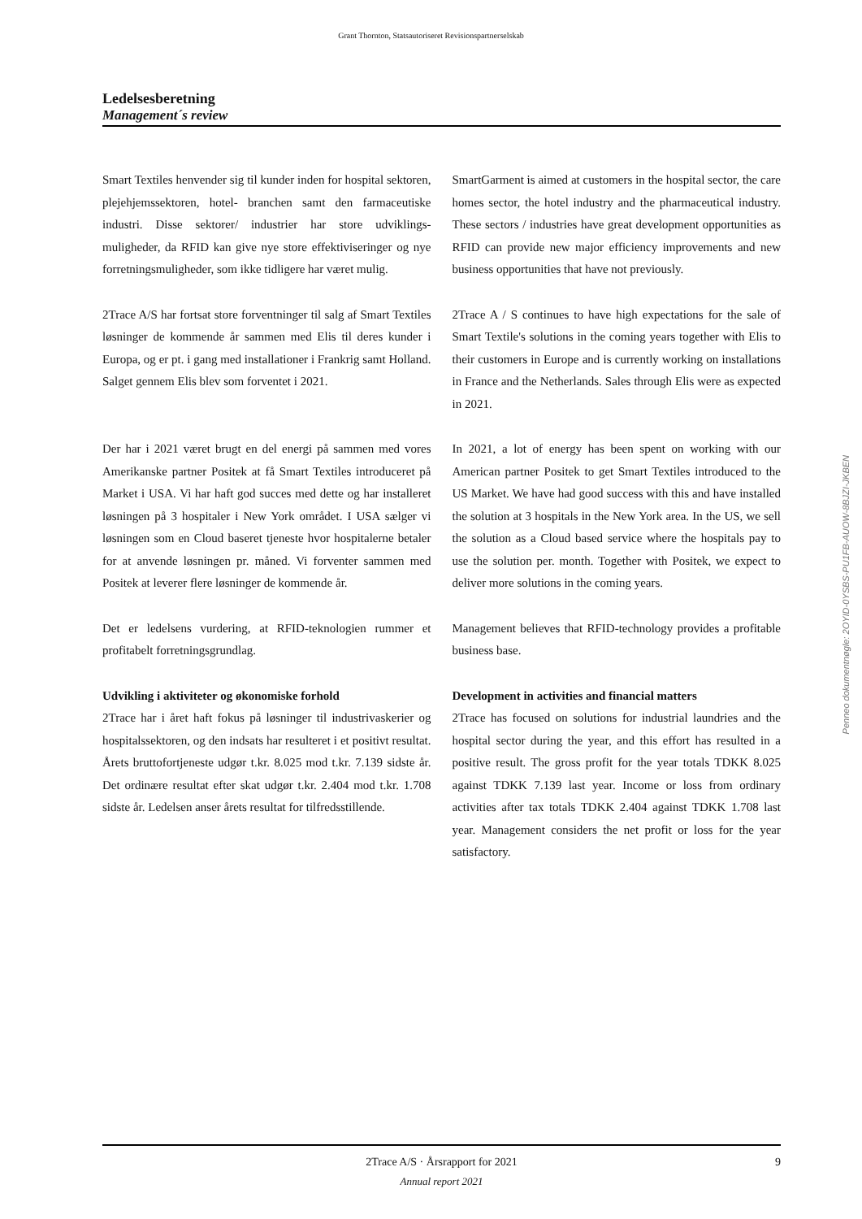Grant Thornton, Statsautoriseret Revisionspartnerselskab
Ledelsesberetning
Management´s review
Smart Textiles henvender sig til kunder inden for hospital sektoren, plejehjemssektoren, hotel- branchen samt den farmaceutiske industri. Disse sektorer/ industrier har store udviklings- muligheder, da RFID kan give nye store effektiviseringer og nye forretningsmuligheder, som ikke tidligere har været mulig.
SmartGarment is aimed at customers in the hospital sector, the care homes sector, the hotel industry and the pharmaceutical industry. These sectors / industries have great development opportunities as RFID can provide new major efficiency improvements and new business opportunities that have not previously.
2Trace A/S har fortsat store forventninger til salg af Smart Textiles løsninger de kommende år sammen med Elis til deres kunder i Europa, og er pt. i gang med installationer i Frankrig samt Holland. Salget gennem Elis blev som forventet i 2021.
2Trace A / S continues to have high expectations for the sale of Smart Textile's solutions in the coming years together with Elis to their customers in Europe and is currently working on installations in France and the Netherlands. Sales through Elis were as expected in 2021.
Der har i 2021 været brugt en del energi på sammen med vores Amerikanske partner Positek at få Smart Textiles introduceret på Market i USA. Vi har haft god succes med dette og har installeret løsningen på 3 hospitaler i New York området. I USA sælger vi løsningen som en Cloud baseret tjeneste hvor hospitalerne betaler for at anvende løsningen pr. måned. Vi forventer sammen med Positek at leverer flere løsninger de kommende år.
In 2021, a lot of energy has been spent on working with our American partner Positek to get Smart Textiles introduced to the US Market. We have had good success with this and have installed the solution at 3 hospitals in the New York area. In the US, we sell the solution as a Cloud based service where the hospitals pay to use the solution per. month. Together with Positek, we expect to deliver more solutions in the coming years.
Det er ledelsens vurdering, at RFID-teknologien rummer et profitabelt forretningsgrundlag.
Management believes that RFID-technology provides a profitable business base.
Udvikling i aktiviteter og økonomiske forhold
2Trace har i året haft fokus på løsninger til industrivaskerier og hospitalssektoren, og den indsats har resulteret i et positivt resultat. Årets bruttofortjeneste udgør t.kr. 8.025 mod t.kr. 7.139 sidste år. Det ordinære resultat efter skat udgør t.kr. 2.404 mod t.kr. 1.708 sidste år. Ledelsen anser årets resultat for tilfredsstillende.
Development in activities and financial matters
2Trace has focused on solutions for industrial laundries and the hospital sector during the year, and this effort has resulted in a positive result. The gross profit for the year totals TDKK 8.025 against TDKK 7.139 last year. Income or loss from ordinary activities after tax totals TDKK 2.404 against TDKK 1.708 last year. Management considers the net profit or loss for the year satisfactory.
Penneo dokumentnøgle: 2OYID-0YSBS-PU1FB-AUOW-8BJZI-JKBEN
2Trace A/S · Årsrapport for 2021
Annual report 2021
9